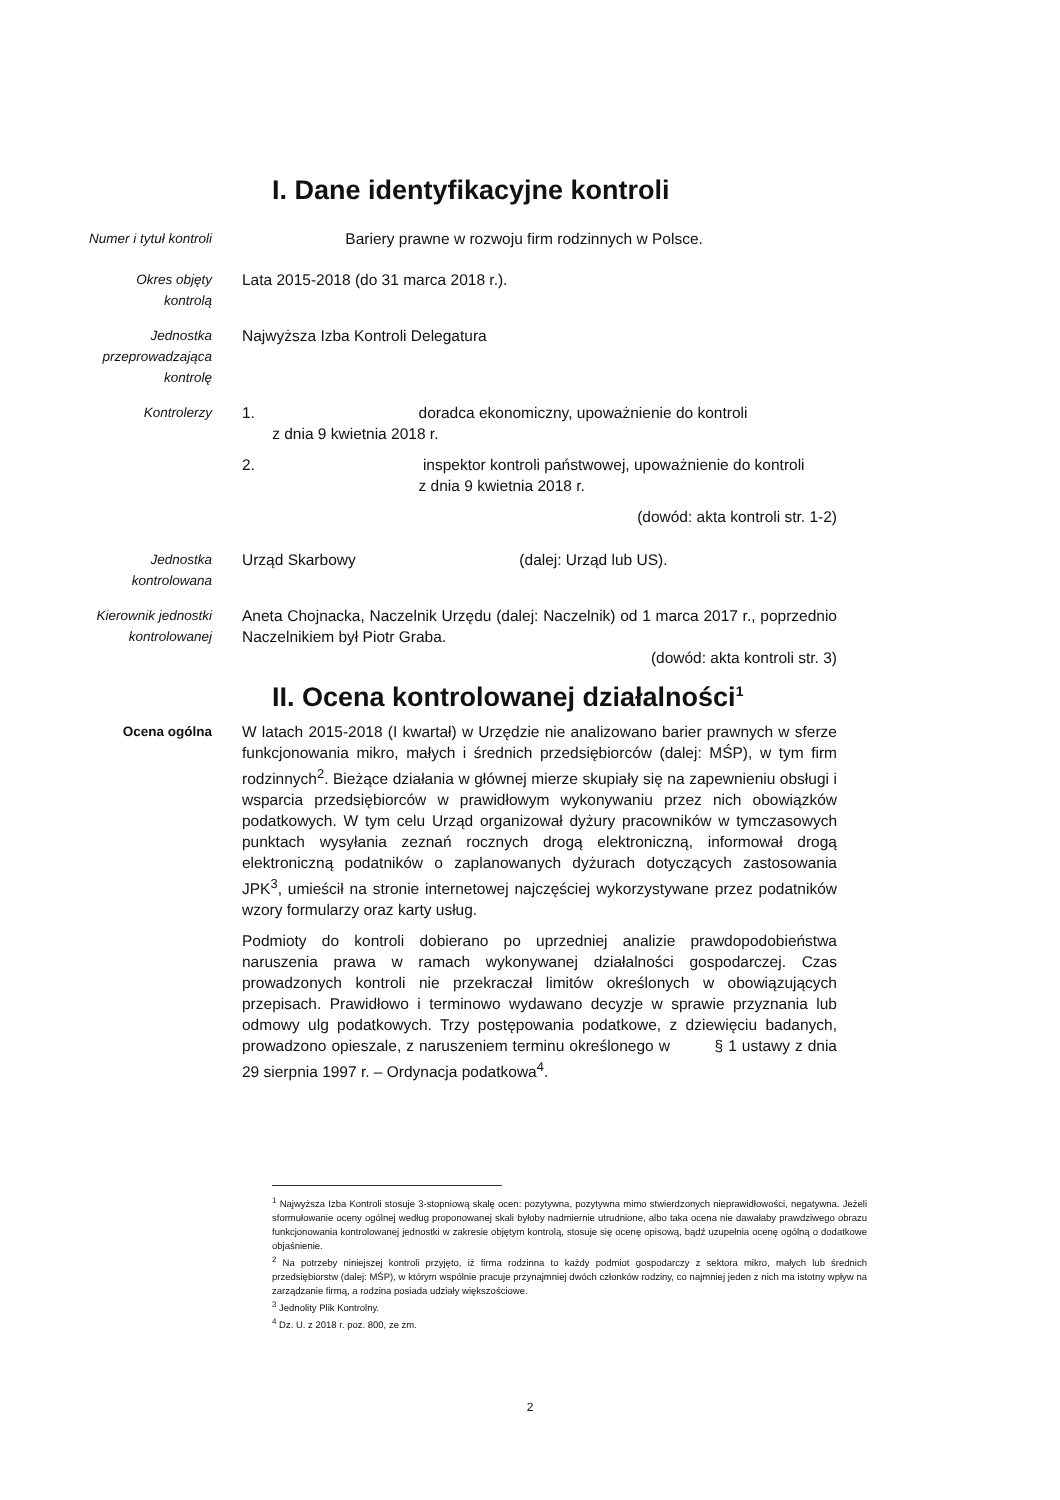I. Dane identyfikacyjne kontroli
Numer i tytuł kontroli Bariery prawne w rozwoju firm rodzinnych w Polsce.
Okres objęty
kontrolą
Lata 2015-2018 (do 31 marca 2018 r.).
Jednostka
przeprowadzająca
kontrolę
Najwyższa Izba Kontroli Delegatura
Kontrolerzy 1. doradca ekonomiczny, upoważnienie do kontroli
z dnia 9 kwietnia 2018 r.
2. inspektor kontroli państwowej, upoważnienie do kontroli
z dnia 9 kwietnia 2018 r.
(dowód: akta kontroli str. 1-2)
Jednostka
kontrolowana
Urząd Skarbowy (dalej: Urząd lub US).
Kierownik jednostki
kontrolowanej
Aneta Chojnacka, Naczelnik Urzędu (dalej: Naczelnik) od 1 marca 2017 r., poprzednio Naczelnikiem był Piotr Graba.
(dowód: akta kontroli str. 3)
II. Ocena kontrolowanej działalności<sup>1</sup>
Ocena ogólna W latach 2015-2018 (I kwartał) w Urzędzie nie analizowano barier prawnych w sferze funkcjonowania mikro, małych i średnich przedsiębiorców (dalej: MŚP), w tym firm rodzinnych<sup>2</sup>. Bieżące działania w głównej mierze skupiały się na zapewnieniu obsługi i wsparcia przedsiębiorców w prawidłowym wykonywaniu przez nich obowiązków podatkowych. W tym celu Urząd organizował dyżury pracowników w tymczasowych punktach wysyłania zeznań rocznych drogą elektroniczną, informował drogą elektroniczną podatników o zaplanowanych dyżurach dotyczących zastosowania JPK<sup>3</sup>, umieścił na stronie internetowej najczęściej wykorzystywane przez podatników wzory formularzy oraz karty usług.
Podmioty do kontroli dobierano po uprzedniej analizie prawdopodobieństwa naruszenia prawa w ramach wykonywanej działalności gospodarczej. Czas prowadzonych kontroli nie przekraczał limitów określonych w obowiązujących przepisach. Prawidłowo i terminowo wydawano decyzje w sprawie przyznania lub odmowy ulg podatkowych. Trzy postępowania podatkowe, z dziewięciu badanych, prowadzono opieszale, z naruszeniem terminu określonego w § 1 ustawy z dnia 29 sierpnia 1997 r. – Ordynacja podatkowa<sup>4</sup>.
<sup>1</sup> Najwyższa Izba Kontroli stosuje 3-stopniową skalę ocen: pozytywna, pozytywna mimo stwierdzonych nieprawidłowości, negatywna. Jeżeli sformułowanie oceny ogólnej według proponowanej skali byłoby nadmiernie utrudnione, albo taka ocena nie dawałaby prawdziwego obrazu funkcjonowania kontrolowanej jednostki w zakresie objętym kontrolą, stosuje się ocenę opisową, bądź uzupełnia ocenę ogólną o dodatkowe objaśnienie.
<sup>2</sup> Na potrzeby niniejszej kontroli przyjęto, iż firma rodzinna to każdy podmiot gospodarczy z sektora mikro, małych lub średnich przedsiębiorstw (dalej: MŚP), w którym wspólnie pracuje przynajmniej dwóch członków rodziny, co najmniej jeden z nich ma istotny wpływ na zarządzanie firmą, a rodzina posiada udziały większościowe.
<sup>3</sup> Jednolity Plik Kontrolny.
<sup>4</sup> Dz. U. z 2018 r. poz. 800, ze zm.
2